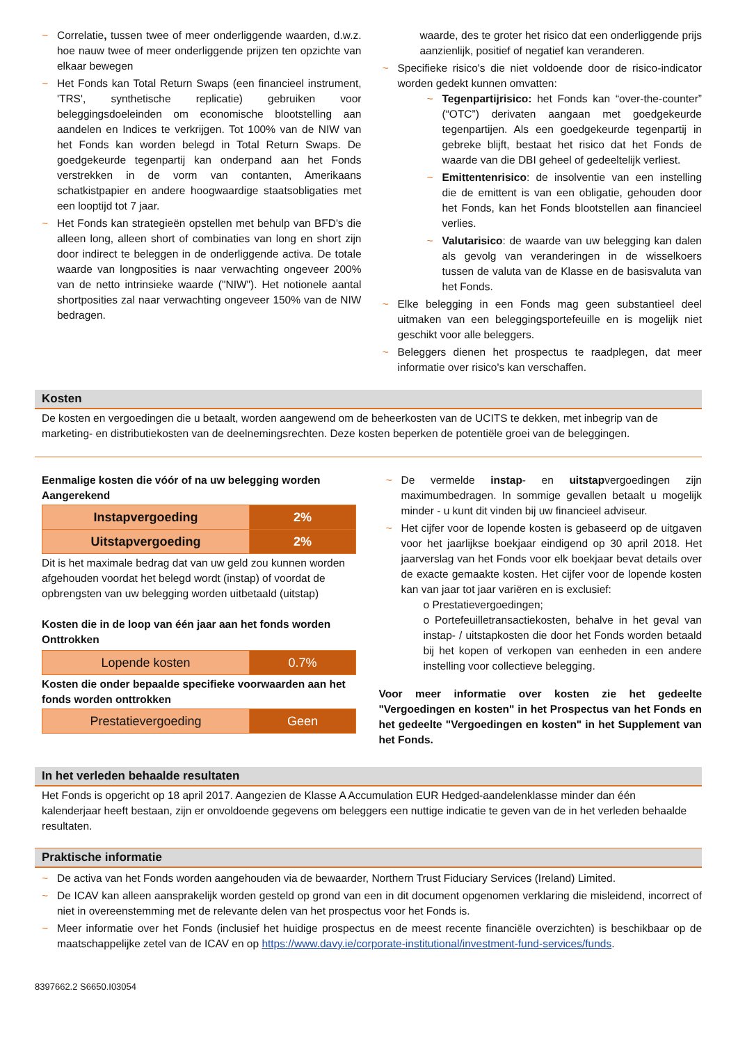~ Correlatie, tussen twee of meer onderliggende waarden, d.w.z. hoe nauw twee of meer onderliggende prijzen ten opzichte van elkaar bewegen
~ Het Fonds kan Total Return Swaps (een financieel instrument, 'TRS', synthetische replicatie) gebruiken voor beleggingsdoeleinden om economische blootstelling aan aandelen en Indices te verkrijgen. Tot 100% van de NIW van het Fonds kan worden belegd in Total Return Swaps. De goedgekeurde tegenpartij kan onderpand aan het Fonds verstrekken in de vorm van contanten, Amerikaans schatkistpapier en andere hoogwaardige staatsobligaties met een looptijd tot 7 jaar.
~ Het Fonds kan strategieën opstellen met behulp van BFD's die alleen long, alleen short of combinaties van long en short zijn door indirect te beleggen in de onderliggende activa. De totale waarde van longposities is naar verwachting ongeveer 200% van de netto intrinsieke waarde ("NIW"). Het notionele aantal shortposities zal naar verwachting ongeveer 150% van de NIW bedragen.
waarde, des te groter het risico dat een onderliggende prijs aanzienlijk, positief of negatief kan veranderen.
~ Specifieke risico's die niet voldoende door de risico-indicator worden gedekt kunnen omvatten:
~ Tegenpartijrisico: het Fonds kan “over-the-counter” (“OTC”) derivaten aangaan met goedgekeurde tegenpartijen. Als een goedgekeurde tegenpartij in gebreke blijft, bestaat het risico dat het Fonds de waarde van die DBI geheel of gedeeltelijk verliest.
~ Emittentenrisico: de insolventie van een instelling die de emittent is van een obligatie, gehouden door het Fonds, kan het Fonds blootstellen aan financieel verlies.
~ Valutarisico: de waarde van uw belegging kan dalen als gevolg van veranderingen in de wisselkoers tussen de valuta van de Klasse en de basisvaluta van het Fonds.
~ Elke belegging in een Fonds mag geen substantieel deel uitmaken van een beleggingsportefeuille en is mogelijk niet geschikt voor alle beleggers.
~ Beleggers dienen het prospectus te raadplegen, dat meer informatie over risico's kan verschaffen.
Kosten
De kosten en vergoedingen die u betaalt, worden aangewend om de beheerkosten van de UCITS te dekken, met inbegrip van de marketing- en distributiekosten van de deelnemingsrechten. Deze kosten beperken de potentiële groei van de beleggingen.
Eenmalige kosten die vóór of na uw belegging worden Aangerekend
| Instapvergoeding | 2% |
| Uitstapvergoeding | 2% |
Dit is het maximale bedrag dat van uw geld zou kunnen worden afgehouden voordat het belegd wordt (instap) of voordat de opbrengsten van uw belegging worden uitbetaald (uitstap)
Kosten die in de loop van één jaar aan het fonds worden Onttrokken
| Lopende kosten | 0.7% |
Kosten die onder bepaalde specifieke voorwaarden aan het fonds worden onttrokken
| Prestatievergoeding | Geen |
~ De vermelde instap- en uitstapvergoedingen zijn maximumbedragen. In sommige gevallen betaalt u mogelijk minder - u kunt dit vinden bij uw financieel adviseur.
~ Het cijfer voor de lopende kosten is gebaseerd op de uitgaven voor het jaarlijkse boekjaar eindigend op 30 april 2018. Het jaarverslag van het Fonds voor elk boekjaar bevat details over de exacte gemaakte kosten. Het cijfer voor de lopende kosten kan van jaar tot jaar variëren en is exclusief:
o Prestatievergoedingen;
o Portefeuilletransactiekosten, behalve in het geval van instap- / uitstapkosten die door het Fonds worden betaald bij het kopen of verkopen van eenheden in een andere instelling voor collectieve belegging.
Voor meer informatie over kosten zie het gedeelte "Vergoedingen en kosten" in het Prospectus van het Fonds en het gedeelte "Vergoedingen en kosten" in het Supplement van het Fonds.
In het verleden behaalde resultaten
Het Fonds is opgericht op 18 april 2017. Aangezien de Klasse A Accumulation EUR Hedged-aandelenklasse minder dan één kalenderjaar heeft bestaan, zijn er onvoldoende gegevens om beleggers een nuttige indicatie te geven van de in het verleden behaalde resultaten.
Praktische informatie
~ De activa van het Fonds worden aangehouden via de bewaarder, Northern Trust Fiduciary Services (Ireland) Limited.
~ De ICAV kan alleen aansprakelijk worden gesteld op grond van een in dit document opgenomen verklaring die misleidend, incorrect of niet in overeenstemming met de relevante delen van het prospectus voor het Fonds is.
~ Meer informatie over het Fonds (inclusief het huidige prospectus en de meest recente financiële overzichten) is beschikbaar op de maatschappelijke zetel van de ICAV en op https://www.davy.ie/corporate-institutional/investment-fund-services/funds.
8397662.2 S6650.I03054